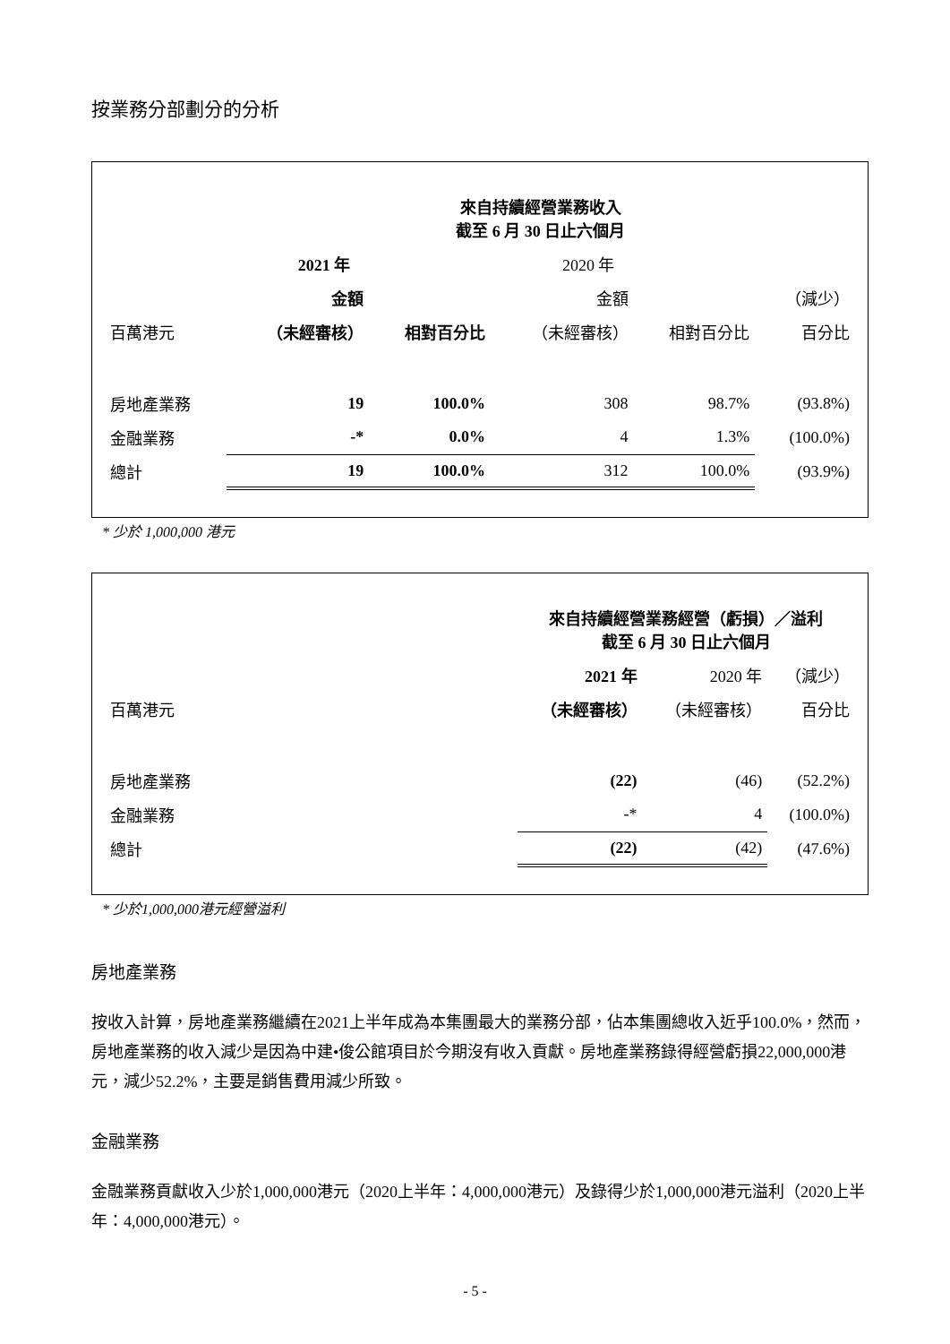按業務分部劃分的分析
| | 來自持續經營業務收入 截至 6 月 30 日止六個月 | | | | |
| | 2021 年 | | 2020 年 | | |
| | 金額 | | 金額 | | （減少） |
| 百萬港元 | （未經審核） | 相對百分比 | （未經審核） | 相對百分比 | 百分比 |
| 房地產業務 | 19 | 100.0% | 308 | 98.7% | (93.8%) |
| 金融業務 | -* | 0.0% | 4 | 1.3% | (100.0%) |
| 總計 | 19 | 100.0% | 312 | 100.0% | (93.9%) |
* 少於 1,000,000 港元
| | 來自持續經營業務經營（虧損）／溢利 截至 6 月 30 日止六個月 | | |
| | 2021 年 | 2020 年 | （減少） |
| 百萬港元 | （未經審核） | （未經審核） | 百分比 |
| 房地產業務 | (22) | (46) | (52.2%) |
| 金融業務 | -* | 4 | (100.0%) |
| 總計 | (22) | (42) | (47.6%) |
* 少於1,000,000港元經營溢利
房地產業務
按收入計算，房地產業務繼續在2021上半年成為本集團最大的業務分部，佔本集團總收入近乎100.0%，然而，房地產業務的收入減少是因為中建•俊公館項目於今期沒有收入貢獻。房地產業務錄得經營虧損22,000,000港元，減少52.2%，主要是銷售費用減少所致。
金融業務
金融業務貢獻收入少於1,000,000港元（2020上半年：4,000,000港元）及錄得少於1,000,000港元溢利（2020上半年：4,000,000港元）。
- 5 -